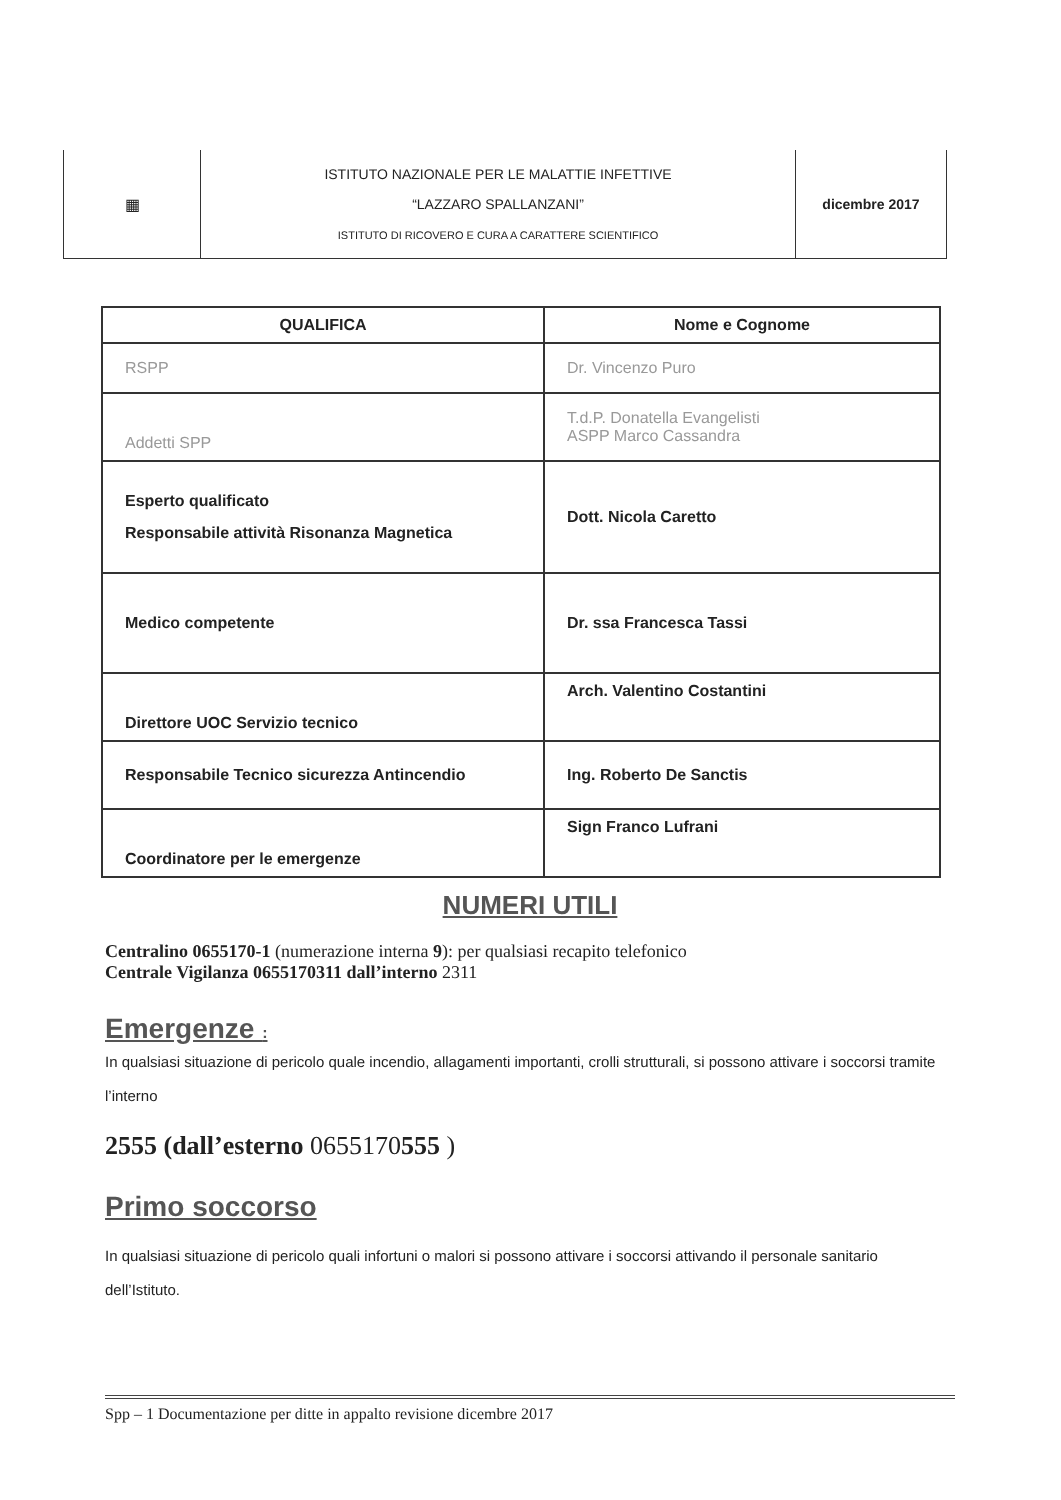| ▦ | ISTITUTO NAZIONALE PER LE MALATTIE INFETTIVE “LAZZARO SPALLANZANI” ISTITUTO DI RICOVERO E CURA A CARATTERE SCIENTIFICO | dicembre 2017 |
| QUALIFICA | Nome e Cognome |
| --- | --- |
| RSPP | Dr. Vincenzo Puro |
| Addetti SPP | T.d.P. Donatella Evangelisti ASPP Marco Cassandra |
| Esperto qualificato Responsabile attività Risonanza Magnetica | Dott. Nicola Caretto |
| Medico competente | Dr. ssa Francesca Tassi |
| Direttore UOC Servizio tecnico | Arch. Valentino Costantini |
| Responsabile Tecnico sicurezza Antincendio | Ing. Roberto De Sanctis |
| Coordinatore per le emergenze | Sign Franco Lufrani |
NUMERI UTILI
Centralino 0655170-1 (numerazione interna 9): per qualsiasi recapito telefonico
Centrale Vigilanza 0655170311 dall’interno 2311
Emergenze :
In qualsiasi situazione di pericolo quale incendio, allagamenti importanti, crolli strutturali, si possono attivare i soccorsi tramite l’interno
2555 (dall’esterno 0655170555 )
Primo soccorso
In qualsiasi situazione di pericolo quali infortuni o malori si possono attivare i soccorsi attivando il personale sanitario dell’Istituto.
Spp – 1 Documentazione per ditte in appalto revisione dicembre 2017